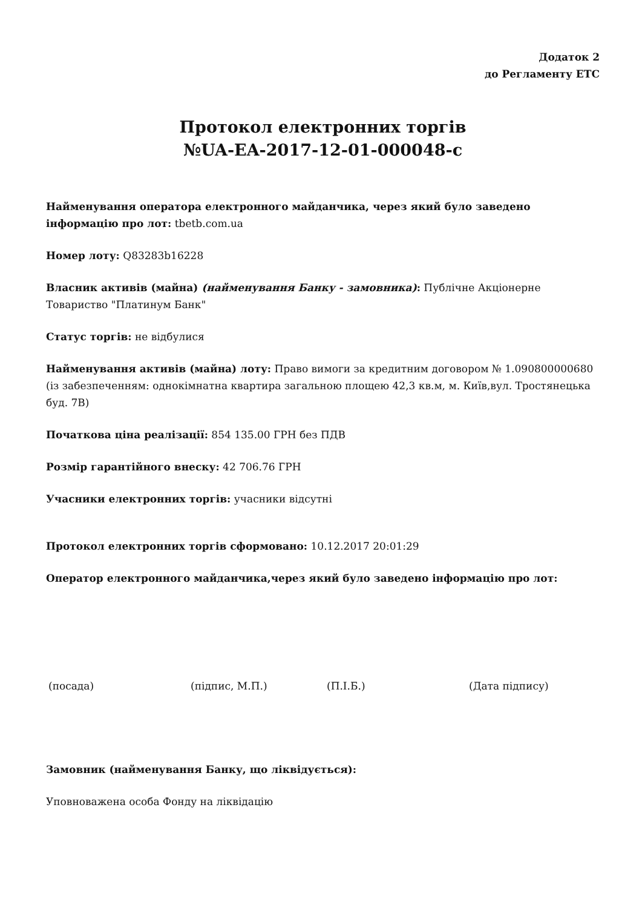Додаток 2
до Регламенту ЕТС
Протокол електронних торгів
№UA-EA-2017-12-01-000048-c
Найменування оператора електронного майданчика, через який було заведено інформацію про лот: tbetb.com.ua
Номер лоту: Q83283b16228
Власник активів (майна) (найменування Банку - замовника): Публічне Акціонерне Товариство "Платинум Банк"
Статус торгів: не відбулися
Найменування активів (майна) лоту: Право вимоги за кредитним договором № 1.090800000680 (із забезпеченням: однокімнатна квартира загальною площею 42,3 кв.м, м. Київ,вул. Тростянецька буд. 7В)
Початкова ціна реалізації: 854 135.00 ГРН без ПДВ
Розмір гарантійного внеску: 42 706.76 ГРН
Учасники електронних торгів: учасники відсутні
Протокол електронних торгів сформовано: 10.12.2017 20:01:29
Оператор електронного майданчика,через який було заведено інформацію про лот:
(посада) (підпис, М.П.) (П.І.Б.) (Дата підпису)
Замовник (найменування Банку, що ліквідується):
Уповноважена особа Фонду на ліквідацію